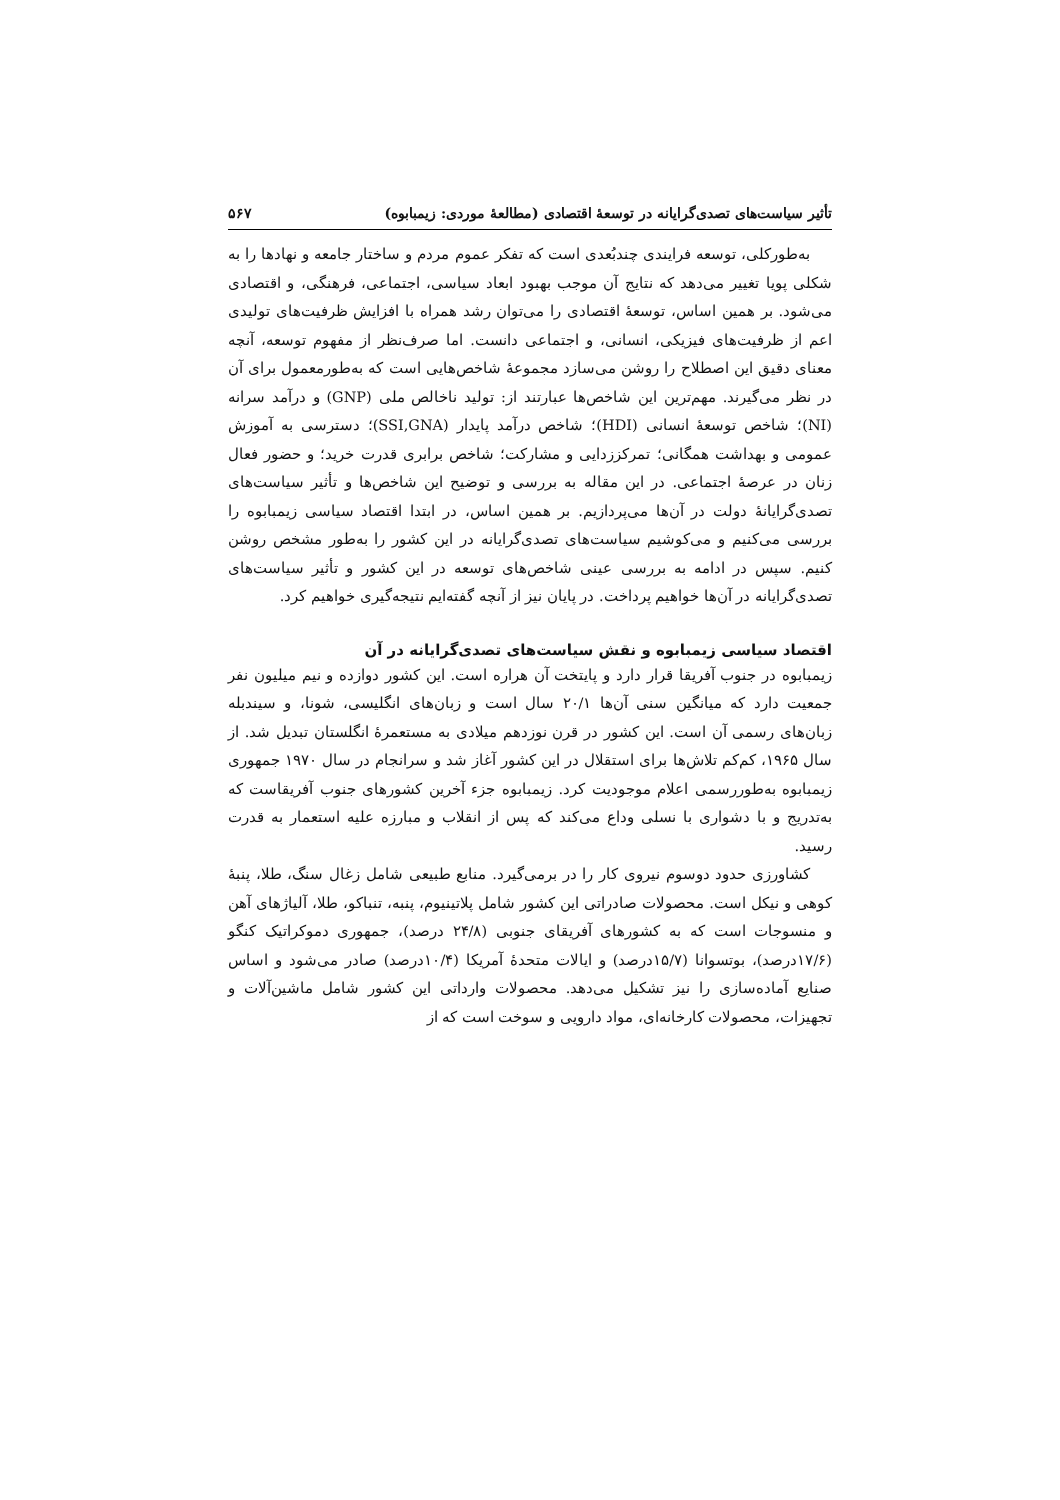تأثیر سیاست‌های تصدی‌گرایانه در توسعهٔ اقتصادی (مطالعهٔ موردی: زیمبابوه) ۵۶۷
به‌طورکلی، توسعه فرایندی چندبُعدی است که تفکر عموم مردم و ساختار جامعه و نهادها را به شکلی پویا تغییر می‌دهد که نتایج آن موجب بهبود ابعاد سیاسی، اجتماعی، فرهنگی، و اقتصادی می‌شود. بر همین اساس، توسعهٔ اقتصادی را می‌توان رشد همراه با افزایش ظرفیت‌های تولیدی اعم از ظرفیت‌های فیزیکی، انسانی، و اجتماعی دانست. اما صرف‌نظر از مفهوم توسعه، آنچه معنای دقیق این اصطلاح را روشن می‌سازد مجموعهٔ شاخص‌هایی است که به‌طورمعمول برای آن در نظر می‌گیرند. مهم‌ترین این شاخص‌ها عبارتند از: تولید ناخالص ملی (GNP) و درآمد سرانه (NI)؛ شاخص توسعهٔ انسانی (HDI)؛ شاخص درآمد پایدار (SSI,GNA)؛ دسترسی به آموزش عمومی و بهداشت همگانی؛ تمرکززدایی و مشارکت؛ شاخص برابری قدرت خرید؛ و حضور فعال زنان در عرصهٔ اجتماعی. در این مقاله به بررسی و توضیح این شاخص‌ها و تأثیر سیاست‌های تصدی‌گرایانهٔ دولت در آن‌ها می‌پردازیم. بر همین اساس، در ابتدا اقتصاد سیاسی زیمبابوه را بررسی می‌کنیم و می‌کوشیم سیاست‌های تصدی‌گرایانه در این کشور را به‌طور مشخص روشن کنیم. سپس در ادامه به بررسی عینی شاخص‌های توسعه در این کشور و تأثیر سیاست‌های تصدی‌گرایانه در آن‌ها خواهیم پرداخت. در پایان نیز از آنچه گفته‌ایم نتیجه‌گیری خواهیم کرد.
اقتصاد سیاسی زیمبابوه و نقش سیاست‌های تصدی‌گرایانه در آن
زیمبابوه در جنوب آفریقا قرار دارد و پایتخت آن هراره است. این کشور دوازده و نیم میلیون نفر جمعیت دارد که میانگین سنی آن‌ها ۲۰/۱ سال است و زبان‌های انگلیسی، شونا، و سیندبله زبان‌های رسمی آن است. این کشور در قرن نوزدهم میلادی به مستعمرهٔ انگلستان تبدیل شد. از سال ۱۹۶۵، کم‌کم تلاش‌ها برای استقلال در این کشور آغاز شد و سرانجام در سال ۱۹۷۰ جمهوری زیمبابوه به‌طوررسمی اعلام موجودیت کرد. زیمبابوه جزء آخرین کشورهای جنوب آفریقاست که به‌تدریج و با دشواری با نسلی وداع می‌کند که پس از انقلاب و مبارزه علیه استعمار به قدرت رسید.
کشاورزی حدود دوسوم نیروی کار را در برمی‌گیرد. منابع طبیعی شامل زغال سنگ، طلا، پنبهٔ کوهی و نیکل است. محصولات صادراتی این کشور شامل پلاتینیوم، پنبه، تنباکو، طلا، آلیاژهای آهن و منسوجات است که به کشورهای آفریقای جنوبی (۲۴/۸ درصد)، جمهوری دموکراتیک کنگو (۱۷/۶درصد)، بوتسوانا (۱۵/۷درصد) و ایالات متحدهٔ آمریکا (۱۰/۴درصد) صادر می‌شود و اساس صنایع آماده‌سازی را نیز تشکیل می‌دهد. محصولات وارداتی این کشور شامل ماشین‌آلات و تجهیزات، محصولات کارخانه‌ای، مواد دارویی و سوخت است که از